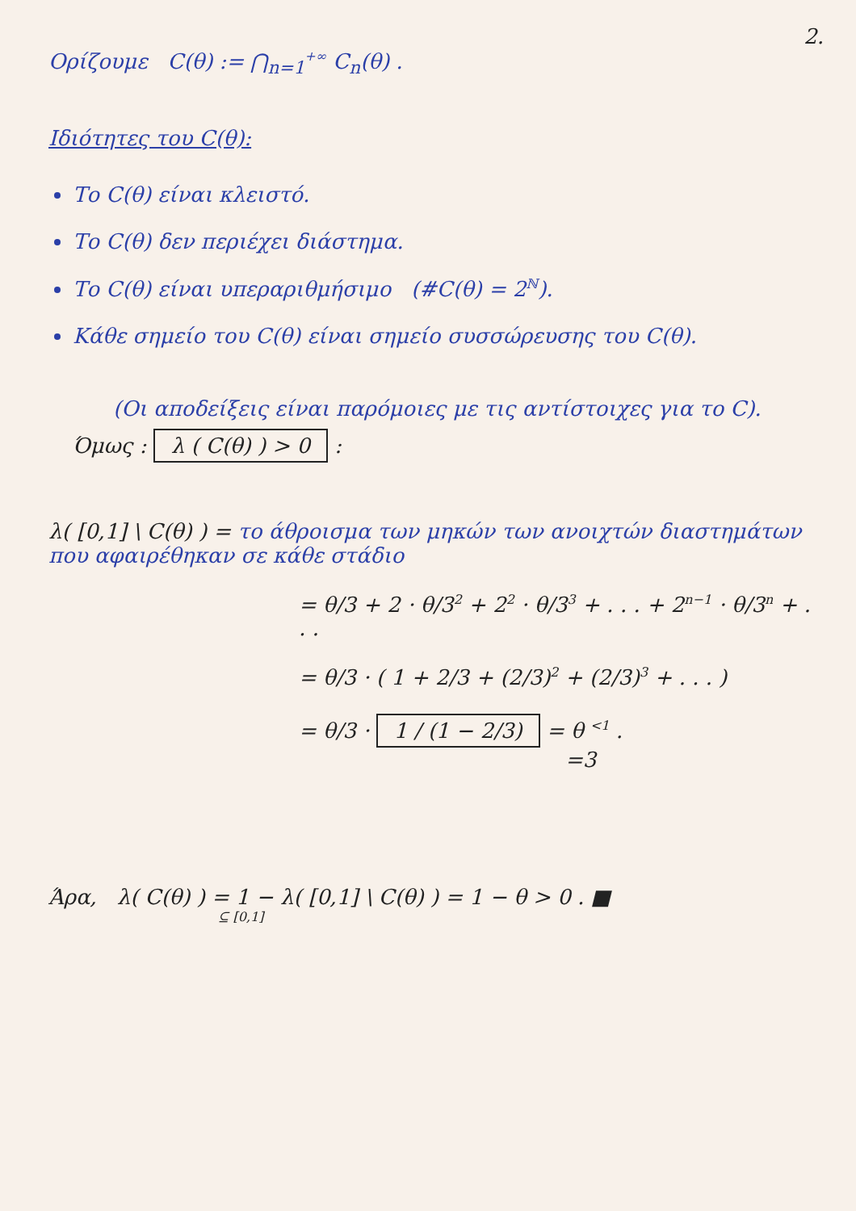2.
Ορίζουμε C(θ) := ⋂<sub>n=1</sub><sup>+∞</sup> C<sub>n</sub>(θ) .
Ιδιότητες του C(θ):
Το C(θ) είναι κλειστό.
Το C(θ) δεν περιέχει διάστημα.
Το C(θ) είναι υπεραριθμήσιμο (#C(θ) = 2<sup>ℕ</sup>).
Κάθε σημείο του C(θ) είναι σημείο συσσώρευσης του C(θ).
(Οι αποδείξεις είναι παρόμοιες με τις αντίστοιχες για το C).
Όμως : λ ( C(θ) ) > 0 :
λ( [0,1] \ C(θ) ) = το άθροισμα των μηκών των ανοιχτών διαστημάτων που αφαιρέθηκαν σε κάθε στάδιο
= θ/3 + 2 · θ/3<sup>2</sup> + 2<sup>2</sup> · θ/3<sup>3</sup> + . . . + 2<sup>n−1</sup> · θ/3<sup>n</sup> + . . .
= θ/3 · ( 1 + 2/3 + (2/3)<sup>2</sup> + (2/3)<sup>3</sup> + . . . )
= θ/3 · 1 / (1 − 2/3) = θ <sup><1</sup> .
=3
Άρα, λ( C(θ) ) = 1 − λ( [0,1] \ C(θ) ) = 1 − θ > 0 . ■
⊆ [0,1]